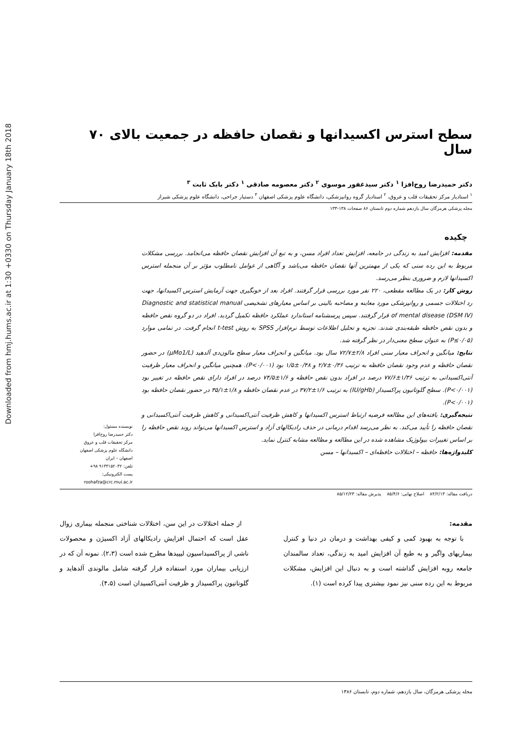Downloaded from hmj.hums.ac.ir at 1:30 +0330 on Thursday January 18th 2018
سطح استرس اکسیدانها و نقصان حافظه در جمعیت بالای ۷۰ سال
دکتر حمیدرضا روح‌افزا <sup>۱</sup> دکتر سیدغفور موسوی <sup>۲</sup> دکتر معصومه صادقی <sup>۱</sup> دکتر بابک ثابت <sup>۳</sup>
<sup>۱</sup> استادیار مرکز تحقیقات قلب و عروق، <sup>۲</sup> استادیار گروه روانپزشکی، دانشگاه علوم پزشکی اصفهان <sup>۳</sup> دستیار جراحی، دانشگاه علوم پزشکی شیراز
مجله پزشکی هرمزگان سال یازدهم شماره دوم تابستان ۸۶ صفحات ۱۳۸-۱۳۳
چکیده
مقدمه: افزایش امید به زندگی در جامعه، افزایش تعداد افراد مسن، و به تبع آن افزایش نقصان حافظه می‌انجامد. بررسی مشکلات مربوط به این رده سنی که یکی از مهمترین آنها نقصان حافظه می‌باشد و آگاهی از عوامل نامطلوب مؤثر بر آن منجمله استرس اکسیدانها لازم و ضروری بنظر می‌رسد.
روش کار: در یک مطالعه مقطعی، ۲۲۰ نفر مورد بررسی قرار گرفتند. افراد بعد از خونگیری جهت آزمایش استرس اکسیدانها، جهت رد اختلالات جسمی و روانپزشکی مورد معاینه و مصاحبه بالینی بر اساس معیارهای تشخیصی Diagnostic and statistical manual of mental disease (DSM IV) قرار گرفتند. سپس پرسشنامه استاندارد عملکرد حافظه تکمیل گردید. افراد در دو گروه نقص حافظه و بدون نقص حافظه طبقه‌بندی شدند. تجزیه و تحلیل اطلاعات توسط نرم‌افزار SPSS به روش t-test انجام گرفت. در تمامی موارد (P≤۰/۰۵) به عنوان سطح معنی‌دار در نظر گرفته شد.
نتایج: میانگین و انحراف معیار سنی افراد ۲/۸±۷۲/۷ سال بود. میانگین و انحراف معیار سطح مالون‌دی آلدهید (μMo1/L) در حضور نقصان حافظه و عدم وجود نقصان حافظه به ترتیب ۰/۳۶±۲/۷ و ۰/۴۸±۱/۵ بود (P<۰/۰۰۱). همچنین میانگین و انحراف معیار ظرفیت آنتی‌اکسیدانی به ترتیب ۱/۳۶±۷۷/۶ درصد در افراد بدون نقص حافظه و ۱/۶±۷۴/۵ درصد در افراد دارای نقص حافظه در تغییر بود (P<۰/۰۰۱). سطح گلوتاتیون پراکسیداز (IU/gHb) به ترتیب ۱/۶±۳۷/۲ در عدم نقصان حافظه و ۱/۸±۳۵/۱ در حضور نقصان حافظه بود (P<۰/۰۰۱).
نتیجه‌گیری: یافته‌های این مطالعه فرضیه ارتباط استرس اکسیدانها و کاهش ظرفیت آنتی‌اکسیدانی و کاهش ظرفیت آنتی‌اکسیدانی و نقصان حافظه را تأیید می‌کند. به نظر می‌رسد اقدام درمانی در حذف رادیکالهای آزاد و استرس اکسیدانها می‌تواند روند نقص حافظه را بر اساس تغییرات بیولوژیک مشاهده شده در این مطالعه و مطالعه مشابه کنترل نماید.
کلیدواژه‌ها: حافظه – اختلالات حافظه‌ای – اکسیدانها – مسن
نویسنده مسئول:
دکتر حمیدرضا روح‌افزا
مرکز تحقیقات قلب و عروق
دانشگاه علوم پزشکی اصفهان
اصفهان – ایران
تلفن: ۹۱۳۳۱۵۲۰۳۲ ۹۸+
پست الکترونیکی:
roohafza@crc.mui.ac.ir
دریافت مقاله: ۸۴/۲/۱۳ اصلاح نهایی: ۸۵/۴/۶ پذیرش مقاله: ۸۵/۱۲/۲۳
مقدمه:
با توجه به بهبود کمی و کیفی بهداشت و درمان در دنیا و کنترل بیماریهای واگیر و به طبع آن افزایش امید به زندگی، تعداد سالمندان جامعه روبه افزایش گذاشته است و به دنبال این افزایش، مشکلات مربوط به این رده سنی نیز نمود بیشتری پیدا کرده است (۱).
از جمله اختلالات در این سن، اختلالات شناختی منجمله بیماری زوال عقل است که احتمال افزایش رادیکالهای آزاد اکسیژن و محصولات ناشی از پراکسیداسیون لیپیدها مطرح شده است (۲،۳). نمونه آن که در ارزیابی بیماران مورد استفاده قرار گرفته شامل مالوندی آلدهاید و گلوتاتیون پراکسیداز و ظرفیت آنتی‌اکسیدان است (۴،۵).
مجله پزشکی هرمزگان، سال یازدهم، شماره دوم، تابستان ۱۳۸۶